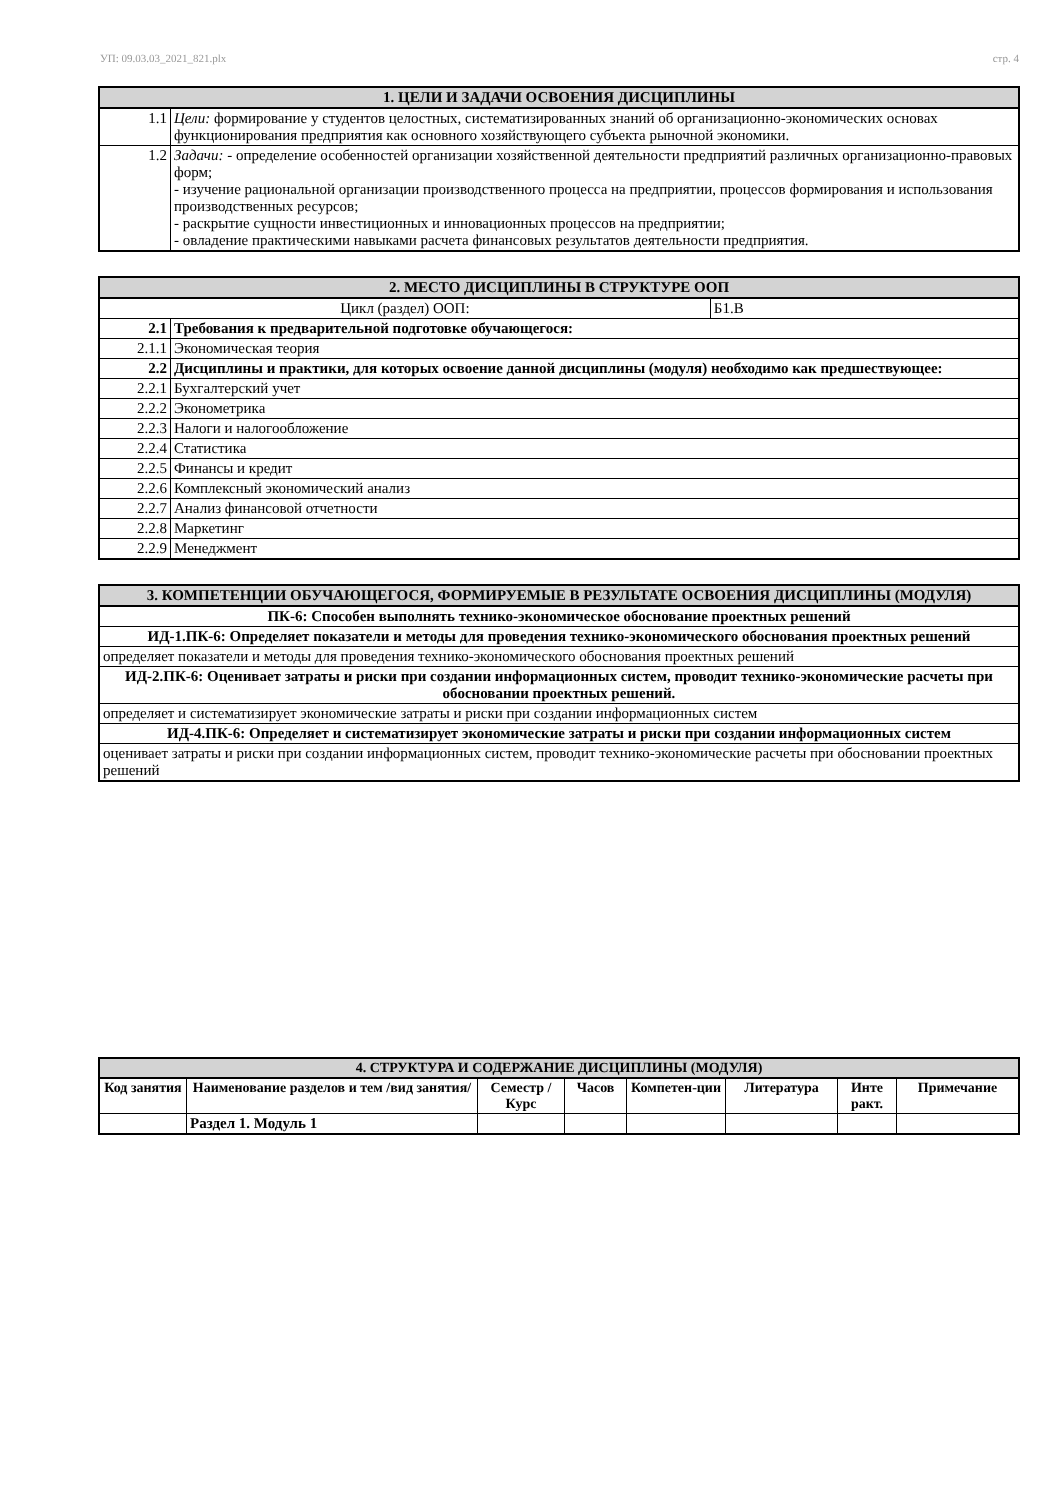УП: 09.03.03_2021_821.plx стр. 4
| 1. ЦЕЛИ И ЗАДАЧИ ОСВОЕНИЯ ДИСЦИПЛИНЫ | |
| --- | --- |
| 1.1 | Цели: формирование у студентов целостных, систематизированных знаний об организационно-экономических основах функционирования предприятия как основного хозяйствующего субъекта рыночной экономики. |
| 1.2 | Задачи: - определение особенностей организации хозяйственной деятельности предприятий различных организационно-правовых форм; - изучение рациональной организации производственного процесса на предприятии, процессов формирования и использования производственных ресурсов; - раскрытие сущности инвестиционных и инновационных процессов на предприятии; - овладение практическими навыками расчета финансовых результатов деятельности предприятия. |
| 2. МЕСТО ДИСЦИПЛИНЫ В СТРУКТУРЕ ООП | | |
| --- | --- | --- |
| Цикл (раздел) ООП: | | Б1.В |
| 2.1 | Требования к предварительной подготовке обучающегося: | |
| 2.1.1 | Экономическая теория | |
| 2.2 | Дисциплины и практики, для которых освоение данной дисциплины (модуля) необходимо как предшествующее: | |
| 2.2.1 | Бухгалтерский учет | |
| 2.2.2 | Эконометрика | |
| 2.2.3 | Налоги и налогообложение | |
| 2.2.4 | Статистика | |
| 2.2.5 | Финансы и кредит | |
| 2.2.6 | Комплексный экономический анализ | |
| 2.2.7 | Анализ финансовой отчетности | |
| 2.2.8 | Маркетинг | |
| 2.2.9 | Менеджмент | |
| 3. КОМПЕТЕНЦИИ ОБУЧАЮЩЕГОСЯ, ФОРМИРУЕМЫЕ В РЕЗУЛЬТАТЕ ОСВОЕНИЯ ДИСЦИПЛИНЫ (МОДУЛЯ) |
| --- |
| ПК-6: Способен выполнять технико-экономическое обоснование проектных решений |
| ИД-1.ПК-6: Определяет показатели и методы для проведения технико-экономического обоснования проектных решений |
| определяет показатели и методы для проведения технико-экономического обоснования проектных решений |
| ИД-2.ПК-6: Оценивает затраты и риски при создании информационных систем, проводит технико-экономические расчеты при обосновании проектных решений. |
| определяет и систематизирует экономические затраты и риски при создании информационных систем |
| ИД-4.ПК-6: Определяет и систематизирует экономические затраты и риски при создании информационных систем |
| оценивает затраты и риски при создании информационных систем, проводит технико-экономические расчеты при обосновании проектных решений |
| 4. СТРУКТУРА И СОДЕРЖАНИЕ ДИСЦИПЛИНЫ (МОДУЛЯ) | | | | | | | |
| --- | --- | --- | --- | --- | --- | --- | --- |
| Код занятия | Наименование разделов и тем /вид занятия/ | Семестр / Курс | Часов | Компетен-ции | Литература | Инте ракт. | Примечание |
| | Раздел 1. Модуль 1 | | | | | | |